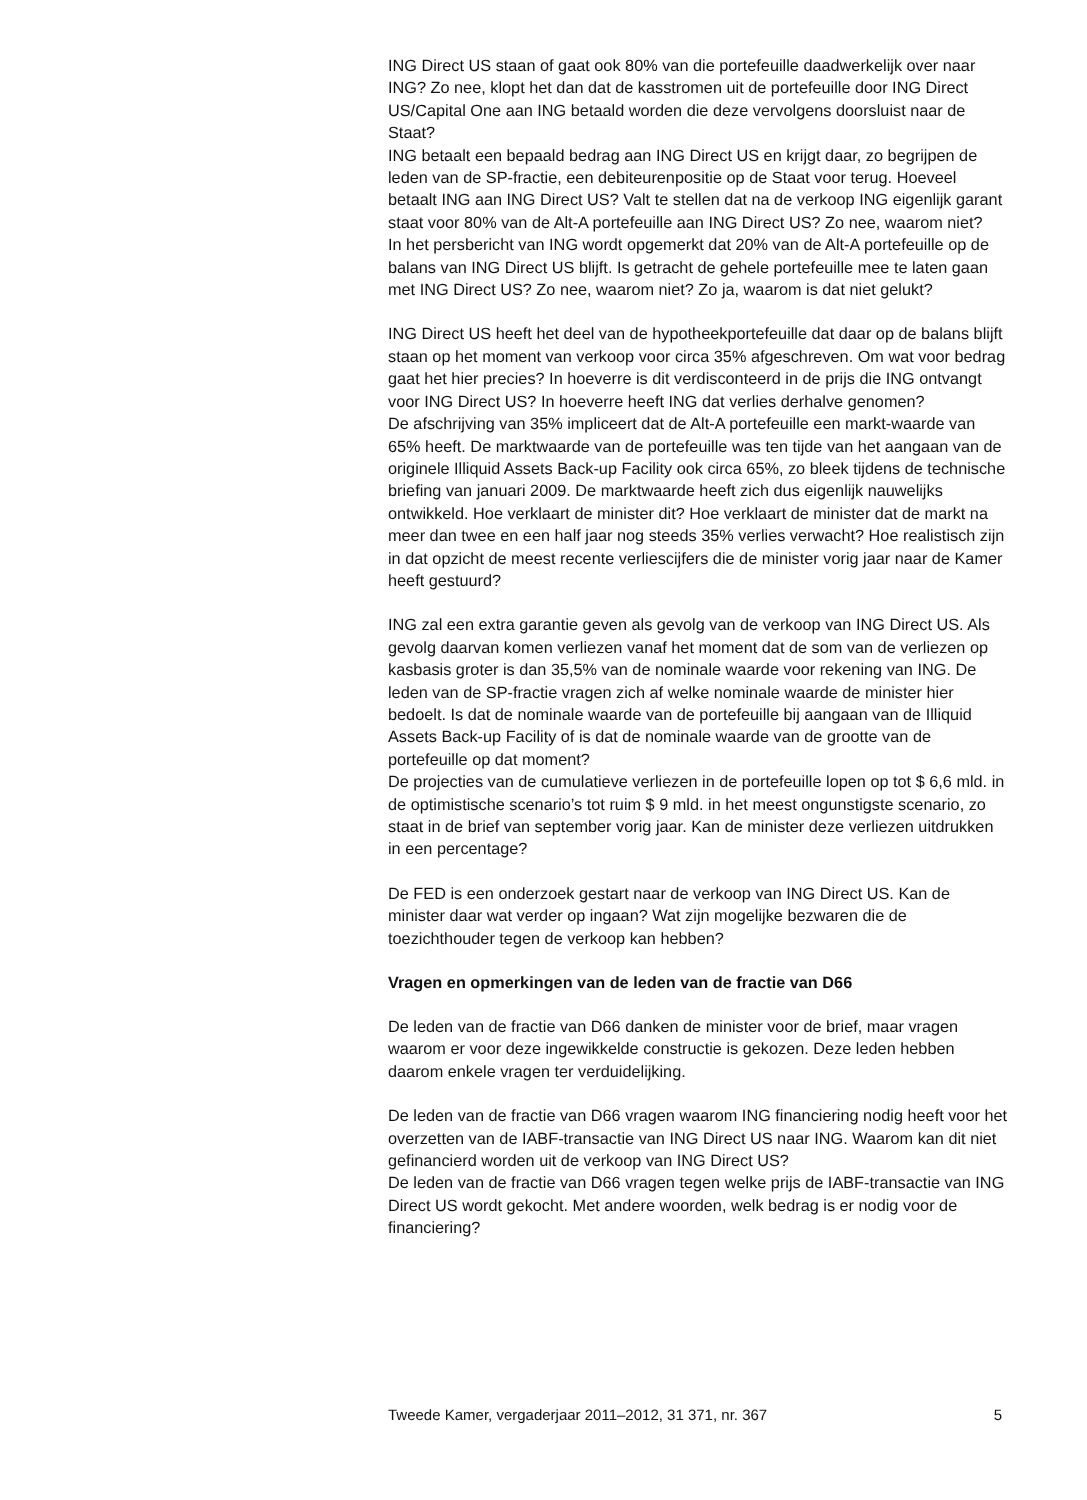ING Direct US staan of gaat ook 80% van die portefeuille daadwerkelijk over naar ING? Zo nee, klopt het dan dat de kasstromen uit de portefeuille door ING Direct US/Capital One aan ING betaald worden die deze vervolgens doorsluist naar de Staat?
ING betaalt een bepaald bedrag aan ING Direct US en krijgt daar, zo begrijpen de leden van de SP-fractie, een debiteurenpositie op de Staat voor terug. Hoeveel betaalt ING aan ING Direct US? Valt te stellen dat na de verkoop ING eigenlijk garant staat voor 80% van de Alt-A portefeuille aan ING Direct US? Zo nee, waarom niet?
In het persbericht van ING wordt opgemerkt dat 20% van de Alt-A portefeuille op de balans van ING Direct US blijft. Is getracht de gehele portefeuille mee te laten gaan met ING Direct US? Zo nee, waarom niet? Zo ja, waarom is dat niet gelukt?
ING Direct US heeft het deel van de hypotheekportefeuille dat daar op de balans blijft staan op het moment van verkoop voor circa 35% afgeschreven. Om wat voor bedrag gaat het hier precies? In hoeverre is dit verdisconteerd in de prijs die ING ontvangt voor ING Direct US? In hoeverre heeft ING dat verlies derhalve genomen?
De afschrijving van 35% impliceert dat de Alt-A portefeuille een markt-waarde van 65% heeft. De marktwaarde van de portefeuille was ten tijde van het aangaan van de originele Illiquid Assets Back-up Facility ook circa 65%, zo bleek tijdens de technische briefing van januari 2009. De marktwaarde heeft zich dus eigenlijk nauwelijks ontwikkeld. Hoe verklaart de minister dit? Hoe verklaart de minister dat de markt na meer dan twee en een half jaar nog steeds 35% verlies verwacht? Hoe realistisch zijn in dat opzicht de meest recente verliescijfers die de minister vorig jaar naar de Kamer heeft gestuurd?
ING zal een extra garantie geven als gevolg van de verkoop van ING Direct US. Als gevolg daarvan komen verliezen vanaf het moment dat de som van de verliezen op kasbasis groter is dan 35,5% van de nominale waarde voor rekening van ING. De leden van de SP-fractie vragen zich af welke nominale waarde de minister hier bedoelt. Is dat de nominale waarde van de portefeuille bij aangaan van de Illiquid Assets Back-up Facility of is dat de nominale waarde van de grootte van de portefeuille op dat moment?
De projecties van de cumulatieve verliezen in de portefeuille lopen op tot $ 6,6 mld. in de optimistische scenario’s tot ruim $ 9 mld. in het meest ongunstigste scenario, zo staat in de brief van september vorig jaar. Kan de minister deze verliezen uitdrukken in een percentage?
De FED is een onderzoek gestart naar de verkoop van ING Direct US. Kan de minister daar wat verder op ingaan? Wat zijn mogelijke bezwaren die de toezichthouder tegen de verkoop kan hebben?
Vragen en opmerkingen van de leden van de fractie van D66
De leden van de fractie van D66 danken de minister voor de brief, maar vragen waarom er voor deze ingewikkelde constructie is gekozen. Deze leden hebben daarom enkele vragen ter verduidelijking.
De leden van de fractie van D66 vragen waarom ING financiering nodig heeft voor het overzetten van de IABF-transactie van ING Direct US naar ING. Waarom kan dit niet gefinancierd worden uit de verkoop van ING Direct US?
De leden van de fractie van D66 vragen tegen welke prijs de IABF-transactie van ING Direct US wordt gekocht. Met andere woorden, welk bedrag is er nodig voor de financiering?
Tweede Kamer, vergaderjaar 2011–2012, 31 371, nr. 367 5